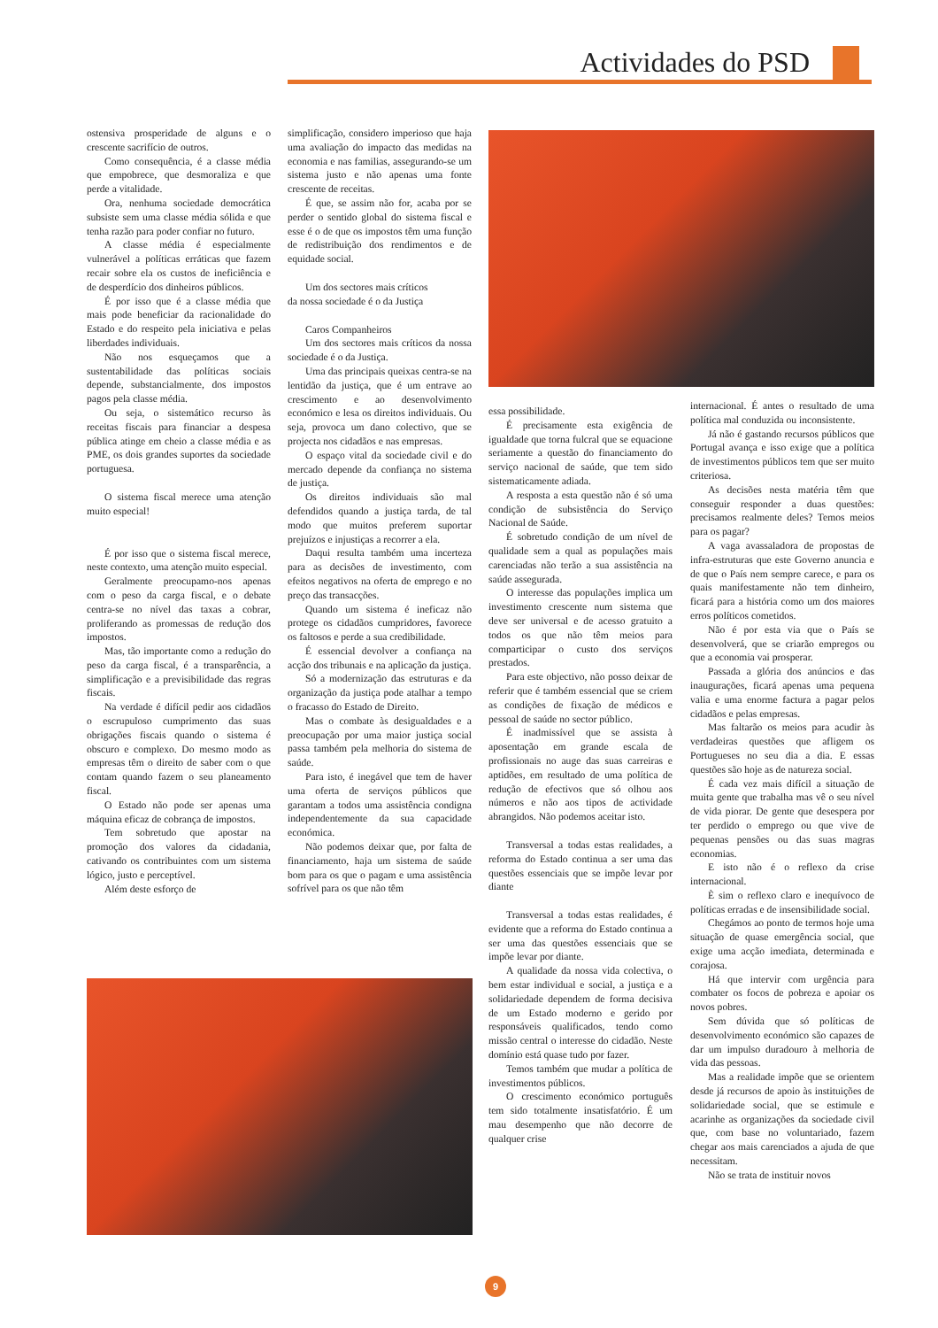Actividades do PSD
ostensiva prosperidade de alguns e o crescente sacrifício de outros.
Como consequência, é a classe média que empobrece, que desmoraliza e que perde a vitalidade.
Ora, nenhuma sociedade democrática subsiste sem uma classe média sólida e que tenha razão para poder confiar no futuro.
A classe média é especialmente vulnerável a políticas erráticas que fazem recair sobre ela os custos de ineficiência e de desperdício dos dinheiros públicos.
É por isso que é a classe média que mais pode beneficiar da racionalidade do Estado e do respeito pela iniciativa e pelas liberdades individuais.
Não nos esqueçamos que a sustentabilidade das políticas sociais depende, substancialmente, dos impostos pagos pela classe média.
Ou seja, o sistemático recurso às receitas fiscais para financiar a despesa pública atinge em cheio a classe média e as PME, os dois grandes suportes da sociedade portuguesa.
O sistema fiscal merece uma atenção muito especial!
É por isso que o sistema fiscal merece, neste contexto, uma atenção muito especial.
Geralmente preocupamo-nos apenas com o peso da carga fiscal, e o debate centra-se no nível das taxas a cobrar, proliferando as promessas de redução dos impostos.
Mas, tão importante como a redução do peso da carga fiscal, é a transparência, a simplificação e a previsibilidade das regras fiscais.
Na verdade é difícil pedir aos cidadãos o escrupuloso cumprimento das suas obrigações fiscais quando o sistema é obscuro e complexo. Do mesmo modo as empresas têm o direito de saber com o que contam quando fazem o seu planeamento fiscal.
O Estado não pode ser apenas uma máquina eficaz de cobrança de impostos.
Tem sobretudo que apostar na promoção dos valores da cidadania, cativando os contribuintes com um sistema lógico, justo e perceptível.
Além deste esforço de
simplificação, considero imperioso que haja uma avaliação do impacto das medidas na economia e nas familias, assegurando-se um sistema justo e não apenas uma fonte crescente de receitas.
É que, se assim não for, acaba por se perder o sentido global do sistema fiscal e esse é o de que os impostos têm uma função de redistribuição dos rendimentos e de equidade social.
Um dos sectores mais críticos
da nossa sociedade é o da Justiça
Caros Companheiros
Um dos sectores mais críticos da nossa sociedade é o da Justiça.
Uma das principais queixas centra-se na lentidão da justiça, que é um entrave ao crescimento e ao desenvolvimento económico e lesa os direitos individuais. Ou seja, provoca um dano colectivo, que se projecta nos cidadãos e nas empresas.
O espaço vital da sociedade civil e do mercado depende da confiança no sistema de justiça.
Os direitos individuais são mal defendidos quando a justiça tarda, de tal modo que muitos preferem suportar prejuízos e injustiças a recorrer a ela.
Daqui resulta também uma incerteza para as decisões de investimento, com efeitos negativos na oferta de emprego e no preço das transacções.
Quando um sistema é ineficaz não protege os cidadãos cumpridores, favorece os faltosos e perde a sua credibilidade.
É essencial devolver a confiança na acção dos tribunais e na aplicação da justiça.
Só a modernização das estruturas e da organização da justiça pode atalhar a tempo o fracasso do Estado de Direito.
Mas o combate às desigualdades e a preocupação por uma maior justiça social passa também pela melhoria do sistema de saúde.
Para isto, é inegável que tem de haver uma oferta de serviços públicos que garantam a todos uma assistência condigna independentemente da sua capacidade económica.
Não podemos deixar que, por falta de financiamento, haja um sistema de saúde bom para os que o pagam e uma assistência sofrível para os que não têm
essa possibilidade.
É precisamente esta exigência de igualdade que torna fulcral que se equacione seriamente a questão do financiamento do serviço nacional de saúde, que tem sido sistematicamente adiada.
A resposta a esta questão não é só uma condição de subsistência do Serviço Nacional de Saúde.
É sobretudo condição de um nível de qualidade sem a qual as populações mais carenciadas não terão a sua assistência na saúde assegurada.
O interesse das populações implica um investimento crescente num sistema que deve ser universal e de acesso gratuito a todos os que não têm meios para comparticipar o custo dos serviços prestados.
Para este objectivo, não posso deixar de referir que é também essencial que se criem as condições de fixação de médicos e pessoal de saúde no sector público.
É inadmissível que se assista à aposentação em grande escala de profissionais no auge das suas carreiras e aptidões, em resultado de uma política de redução de efectivos que só olhou aos números e não aos tipos de actividade abrangidos. Não podemos aceitar isto.
Transversal a todas estas realidades, a reforma do Estado continua a ser uma das questões essenciais que se impõe levar por diante
Transversal a todas estas realidades, é evidente que a reforma do Estado continua a ser uma das questões essenciais que se impõe levar por diante.
A qualidade da nossa vida colectiva, o bem estar individual e social, a justiça e a solidariedade dependem de forma decisiva de um Estado moderno e gerido por responsáveis qualificados, tendo como missão central o interesse do cidadão. Neste domínio está quase tudo por fazer.
Temos também que mudar a política de investimentos públicos.
O crescimento económico português tem sido totalmente insatisfatório. É um mau desempenho que não decorre de qualquer crise
internacional. É antes o resultado de uma política mal conduzida ou inconsistente.
Já não é gastando recursos públicos que Portugal avança e isso exige que a política de investimentos públicos tem que ser muito criteriosa.
As decisões nesta matéria têm que conseguir responder a duas questões: precisamos realmente deles? Temos meios para os pagar?
A vaga avassaladora de propostas de infra-estruturas que este Governo anuncia e de que o País nem sempre carece, e para os quais manifestamente não tem dinheiro, ficará para a história como um dos maiores erros políticos cometidos.
Não é por esta via que o País se desenvolverá, que se criarão empregos ou que a economia vai prosperar.
Passada a glória dos anúncios e das inaugurações, ficará apenas uma pequena valia e uma enorme factura a pagar pelos cidadãos e pelas empresas.
Mas faltarão os meios para acudir às verdadeiras questões que afligem os Portugueses no seu dia a dia. E essas questões são hoje as de natureza social.
É cada vez mais difícil a situação de muita gente que trabalha mas vê o seu nível de vida piorar. De gente que desespera por ter perdido o emprego ou que vive de pequenas pensões ou das suas magras economias.
E isto não é o reflexo da crise internacional.
È sim o reflexo claro e inequívoco de políticas erradas e de insensibilidade social.
Chegámos ao ponto de termos hoje uma situação de quase emergência social, que exige uma acção imediata, determinada e corajosa.
Há que intervir com urgência para combater os focos de pobreza e apoiar os novos pobres.
Sem dúvida que só políticas de desenvolvimento económico são capazes de dar um impulso duradouro à melhoria de vida das pessoas.
Mas a realidade impõe que se orientem desde já recursos de apoio às instituições de solidariedade social, que se estimule e acarinhe as organizações da sociedade civil que, com base no voluntariado, fazem chegar aos mais carenciados a ajuda de que necessitam.
Não se trata de instituir novos
9